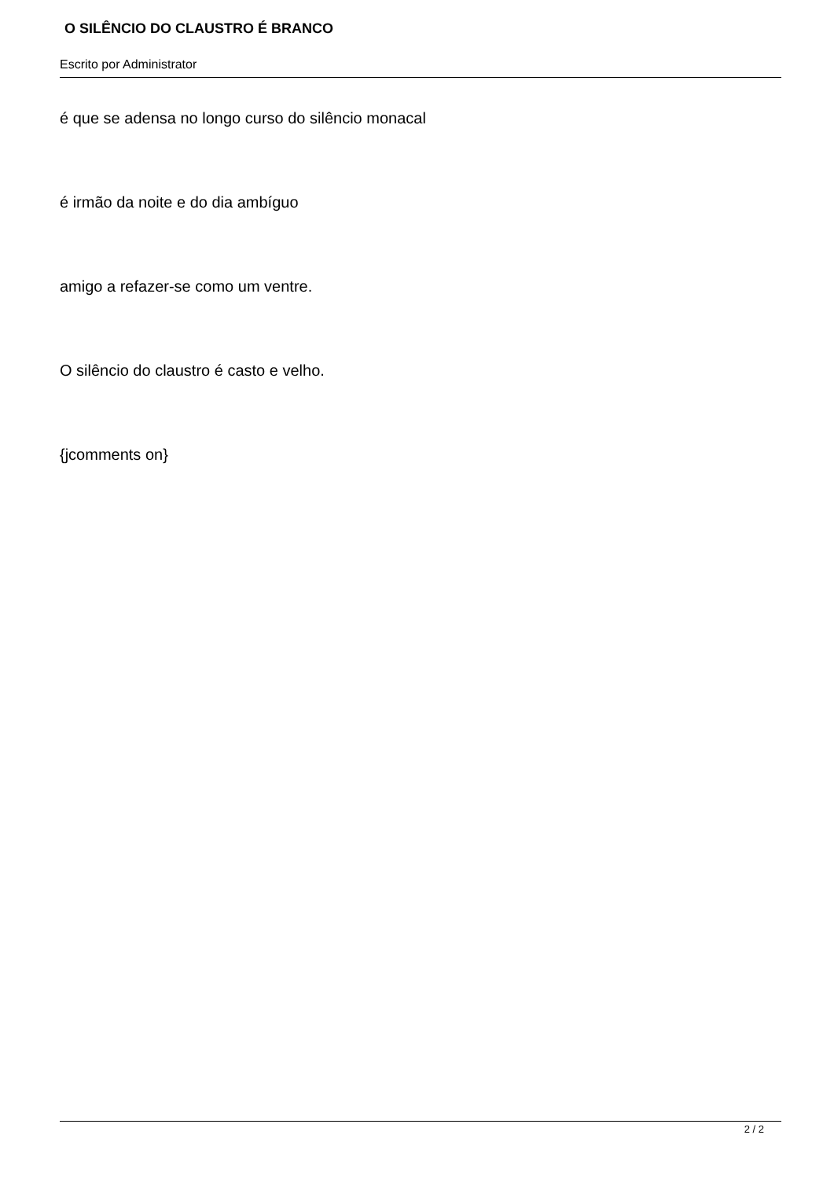O SILÊNCIO DO CLAUSTRO É BRANCO
Escrito por Administrator
é que se adensa no longo curso do silêncio monacal
é irmão da noite e do dia ambíguo
amigo a refazer-se como um ventre.
O silêncio do claustro é casto e velho.
{jcomments on}
2 / 2